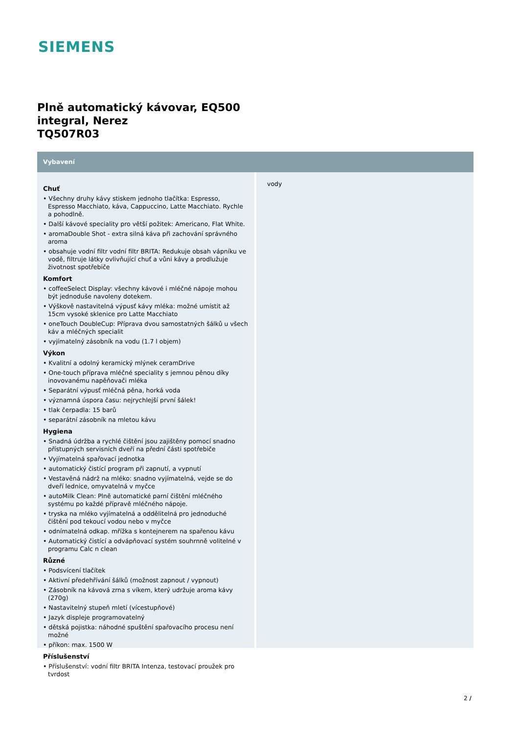SIEMENS
Plně automatický kávovar, EQ500
integral, Nerez
TQ507R03
Vybavení
Chuť
• Všechny druhy kávy stiskem jednoho tlačítka: Espresso, Espresso Macchiato, káva, Cappuccino, Latte Macchiato. Rychle a pohodlně.
• Další kávové speciality pro větší požitek: Americano, Flat White.
• aromaDouble Shot - extra silná káva při zachování správného aroma
• obsahuje vodní filtr vodní filtr BRITA: Redukuje obsah vápníku ve vodě, filtruje látky ovlivňující chuť a vůni kávy a prodlužuje životnost spotřebiče
Komfort
• coffeeSelect Display: všechny kávové i mléčné nápoje mohou být jednoduše navoleny dotekem.
• Výškově nastavitelná výpusť kávy mléka: možné umístit až 15cm vysoké sklenice pro Latte Macchiato
• oneTouch DoubleCup: Příprava dvou samostatných šálků u všech káv a mléčných specialit
• vyjímatelný zásobník na vodu (1.7 l objem)
Výkon
• Kvalitní a odolný keramický mlýnek ceramDrive
• One-touch příprava mléčné speciality s jemnou pěnou díky inovovanému napěňovači mléka
• Separátní výpusť mléčná pěna, horká voda
• významná úspora času: nejrychlejší první šálek!
• tlak čerpadla: 15 barů
• separátní zásobník na mletou kávu
Hygiena
• Snadná údržba a rychlé čištění jsou zajištěny pomocí snadno přístupných servisních dveří na přední části spotřebiče
• Vyjímatelná spařovací jednotka
• automatický čistící program při zapnutí, a vypnutí
• Vestavěná nádrž na mléko: snadno vyjímatelná, vejde se do dveří lednice, omyvatelná v myčce
• autoMilk Clean: Plně automatické parní čištění mléčného systému po každé přípravě mléčného nápoje.
• tryska na mléko vyjímatelná a oddělitelná pro jednoduché čištění pod tekoucí vodou nebo v myčce
• odnímatelná odkap. mřížka s kontejnerem na spařenou kávu
• Automatický čistící a odvápňovací systém souhrnně volitelné v programu Calc n clean
Různé
• Podsvícení tlačítek
• Aktivní předehřívání šálků (možnost zapnout / vypnout)
• Zásobník na kávová zrna s víkem, který udržuje aroma kávy (270g)
• Nastavitelný stupeň mletí (vícestupňové)
• Jazyk displeje programovatelný
• dětská pojistka: náhodné spuštění spařovacího procesu není možné
• příkon: max. 1500 W
Příslušenství
• Příslušenství: vodní filtr BRITA Intenza, testovací proužek pro tvrdost
vody
2 /